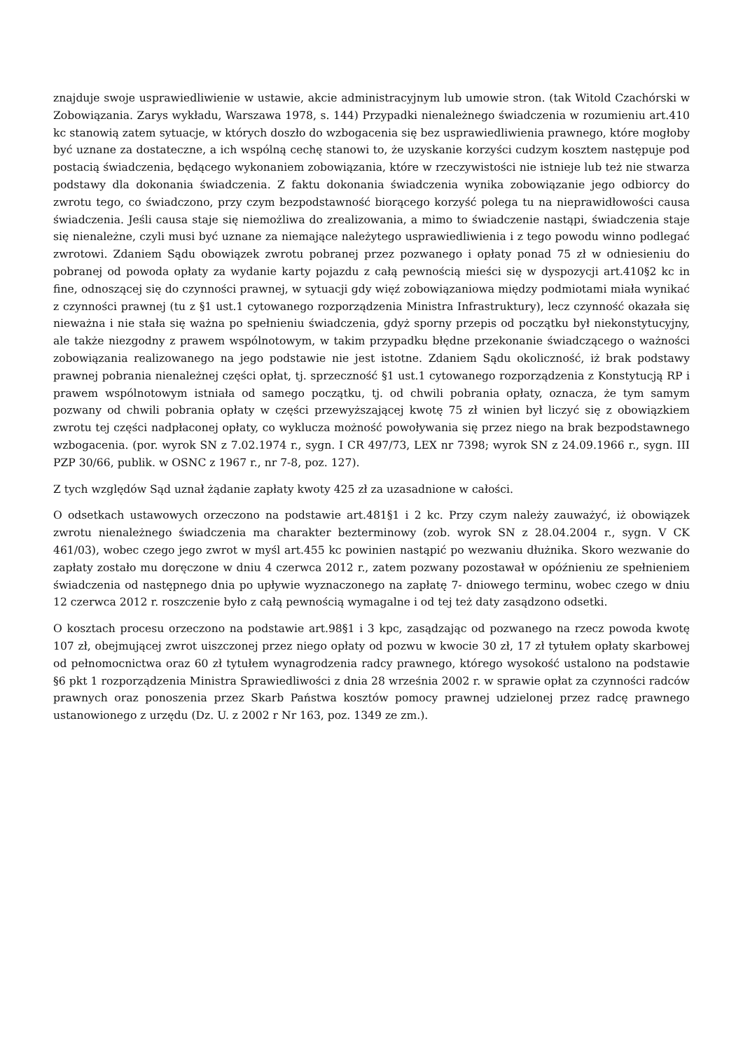znajduje swoje usprawiedliwienie w ustawie, akcie administracyjnym lub umowie stron. (tak Witold Czachórski w Zobowiązania. Zarys wykładu, Warszawa 1978, s. 144) Przypadki nienależnego świadczenia w rozumieniu art.410 kc stanowią zatem sytuacje, w których doszło do wzbogacenia się bez usprawiedliwienia prawnego, które mogłoby być uznane za dostateczne, a ich wspólną cechę stanowi to, że uzyskanie korzyści cudzym kosztem następuje pod postacią świadczenia, będącego wykonaniem zobowiązania, które w rzeczywistości nie istnieje lub też nie stwarza podstawy dla dokonania świadczenia. Z faktu dokonania świadczenia wynika zobowiązanie jego odbiorcy do zwrotu tego, co świadczono, przy czym bezpodstawność biorącego korzyść polega tu na nieprawidłowości causa świadczenia. Jeśli causa staje się niemożliwa do zrealizowania, a mimo to świadczenie nastąpi, świadczenia staje się nienależne, czyli musi być uznane za niemające należytego usprawiedliwienia i z tego powodu winno podlegać zwrotowi. Zdaniem Sądu obowiązek zwrotu pobranej przez pozwanego i opłaty ponad 75 zł w odniesieniu do pobranej od powoda opłaty za wydanie karty pojazdu z całą pewnością mieści się w dyspozycji art.410§2 kc in fine, odnoszącej się do czynności prawnej, w sytuacji gdy więź zobowiązaniowa między podmiotami miała wynikać z czynności prawnej (tu z §1 ust.1 cytowanego rozporządzenia Ministra Infrastruktury), lecz czynność okazała się nieważna i nie stała się ważna po spełnieniu świadczenia, gdyż sporny przepis od początku był niekonstytucyjny, ale także niezgodny z prawem wspólnotowym, w takim przypadku błędne przekonanie świadczącego o ważności zobowiązania realizowanego na jego podstawie nie jest istotne. Zdaniem Sądu okoliczność, iż brak podstawy prawnej pobrania nienależnej części opłat, tj. sprzeczność §1 ust.1 cytowanego rozporządzenia z Konstytucją RP i prawem wspólnotowym istniała od samego początku, tj. od chwili pobrania opłaty, oznacza, że tym samym pozwany od chwili pobrania opłaty w części przewyższającej kwotę 75 zł winien był liczyć się z obowiązkiem zwrotu tej części nadpłaconej opłaty, co wyklucza możność powoływania się przez niego na brak bezpodstawnego wzbogacenia. (por. wyrok SN z 7.02.1974 r., sygn. I CR 497/73, LEX nr 7398; wyrok SN z 24.09.1966 r., sygn. III PZP 30/66, publik. w OSNC z 1967 r., nr 7-8, poz. 127).
Z tych względów Sąd uznał żądanie zapłaty kwoty 425 zł za uzasadnione w całości.
O odsetkach ustawowych orzeczono na podstawie art.481§1 i 2 kc. Przy czym należy zauważyć, iż obowiązek zwrotu nienależnego świadczenia ma charakter bezterminowy (zob. wyrok SN z 28.04.2004 r., sygn. V CK 461/03), wobec czego jego zwrot w myśl art.455 kc powinien nastąpić po wezwaniu dłużnika. Skoro wezwanie do zapłaty zostało mu doręczone w dniu 4 czerwca 2012 r., zatem pozwany pozostawał w opóźnieniu ze spełnieniem świadczenia od następnego dnia po upływie wyznaczonego na zapłatę 7- dniowego terminu, wobec czego w dniu 12 czerwca 2012 r. roszczenie było z całą pewnością wymagalne i od tej też daty zasądzono odsetki.
O kosztach procesu orzeczono na podstawie art.98§1 i 3 kpc, zasądzając od pozwanego na rzecz powoda kwotę 107 zł, obejmującej zwrot uiszczonej przez niego opłaty od pozwu w kwocie 30 zł, 17 zł tytułem opłaty skarbowej od pełnomocnictwa oraz 60 zł tytułem wynagrodzenia radcy prawnego, którego wysokość ustalono na podstawie §6 pkt 1 rozporządzenia Ministra Sprawiedliwości z dnia 28 września 2002 r. w sprawie opłat za czynności radców prawnych oraz ponoszenia przez Skarb Państwa kosztów pomocy prawnej udzielonej przez radcę prawnego ustanowionego z urzędu (Dz. U. z 2002 r Nr 163, poz. 1349 ze zm.).